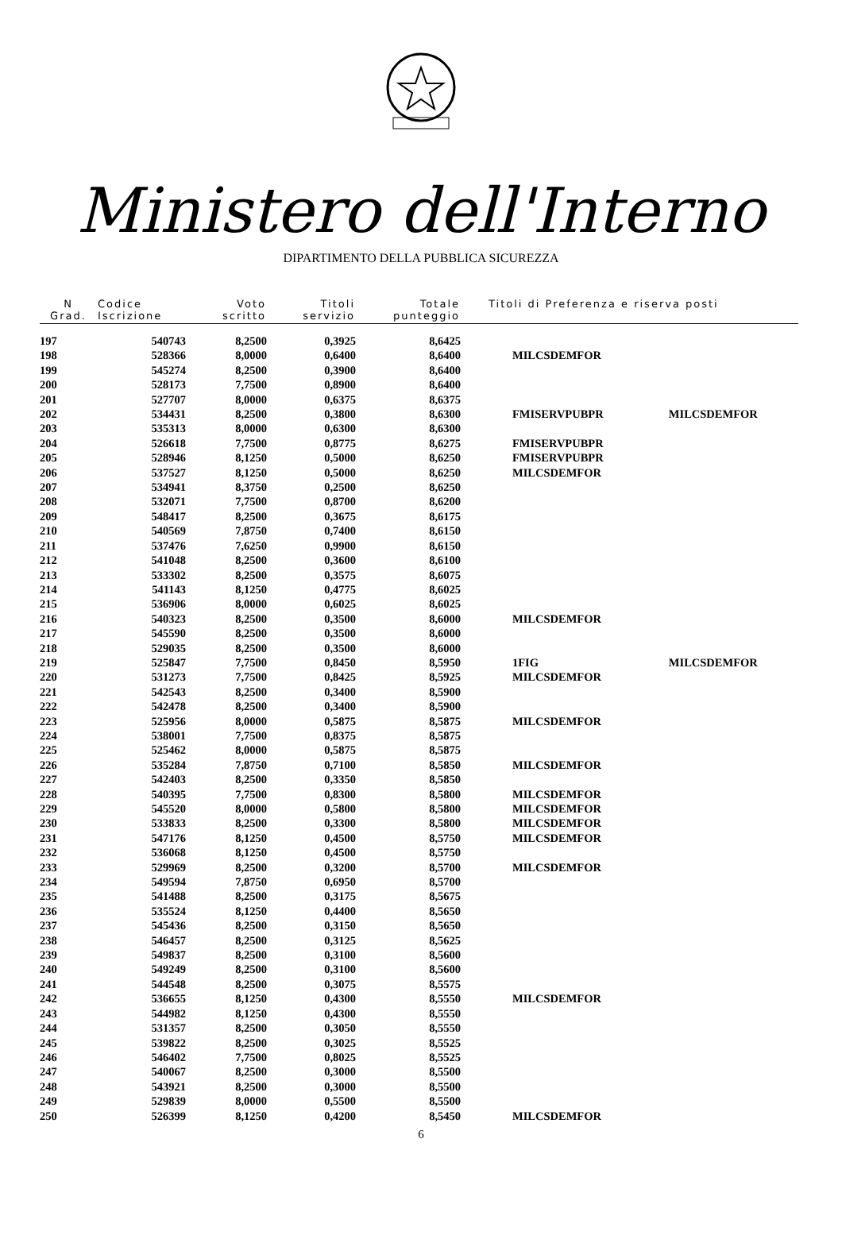Ministero dell'Interno
DIPARTIMENTO DELLA PUBBLICA SICUREZZA
| N Grad. | Codice Iscrizione | Voto scritto | Titoli servizio | Totale punteggio | Titoli di Preferenza e riserva posti | |
| --- | --- | --- | --- | --- | --- | --- |
| 197 | 540743 | 8,2500 | 0,3925 | 8,6425 | | |
| 198 | 528366 | 8,0000 | 0,6400 | 8,6400 | MILCSDEMFOR | |
| 199 | 545274 | 8,2500 | 0,3900 | 8,6400 | | |
| 200 | 528173 | 7,7500 | 0,8900 | 8,6400 | | |
| 201 | 527707 | 8,0000 | 0,6375 | 8,6375 | | |
| 202 | 534431 | 8,2500 | 0,3800 | 8,6300 | FMISERVPUBPR | MILCSDEMFOR |
| 203 | 535313 | 8,0000 | 0,6300 | 8,6300 | | |
| 204 | 526618 | 7,7500 | 0,8775 | 8,6275 | FMISERVPUBPR | |
| 205 | 528946 | 8,1250 | 0,5000 | 8,6250 | FMISERVPUBPR | |
| 206 | 537527 | 8,1250 | 0,5000 | 8,6250 | MILCSDEMFOR | |
| 207 | 534941 | 8,3750 | 0,2500 | 8,6250 | | |
| 208 | 532071 | 7,7500 | 0,8700 | 8,6200 | | |
| 209 | 548417 | 8,2500 | 0,3675 | 8,6175 | | |
| 210 | 540569 | 7,8750 | 0,7400 | 8,6150 | | |
| 211 | 537476 | 7,6250 | 0,9900 | 8,6150 | | |
| 212 | 541048 | 8,2500 | 0,3600 | 8,6100 | | |
| 213 | 533302 | 8,2500 | 0,3575 | 8,6075 | | |
| 214 | 541143 | 8,1250 | 0,4775 | 8,6025 | | |
| 215 | 536906 | 8,0000 | 0,6025 | 8,6025 | | |
| 216 | 540323 | 8,2500 | 0,3500 | 8,6000 | MILCSDEMFOR | |
| 217 | 545590 | 8,2500 | 0,3500 | 8,6000 | | |
| 218 | 529035 | 8,2500 | 0,3500 | 8,6000 | | |
| 219 | 525847 | 7,7500 | 0,8450 | 8,5950 | 1FIG | MILCSDEMFOR |
| 220 | 531273 | 7,7500 | 0,8425 | 8,5925 | MILCSDEMFOR | |
| 221 | 542543 | 8,2500 | 0,3400 | 8,5900 | | |
| 222 | 542478 | 8,2500 | 0,3400 | 8,5900 | | |
| 223 | 525956 | 8,0000 | 0,5875 | 8,5875 | MILCSDEMFOR | |
| 224 | 538001 | 7,7500 | 0,8375 | 8,5875 | | |
| 225 | 525462 | 8,0000 | 0,5875 | 8,5875 | | |
| 226 | 535284 | 7,8750 | 0,7100 | 8,5850 | MILCSDEMFOR | |
| 227 | 542403 | 8,2500 | 0,3350 | 8,5850 | | |
| 228 | 540395 | 7,7500 | 0,8300 | 8,5800 | MILCSDEMFOR | |
| 229 | 545520 | 8,0000 | 0,5800 | 8,5800 | MILCSDEMFOR | |
| 230 | 533833 | 8,2500 | 0,3300 | 8,5800 | MILCSDEMFOR | |
| 231 | 547176 | 8,1250 | 0,4500 | 8,5750 | MILCSDEMFOR | |
| 232 | 536068 | 8,1250 | 0,4500 | 8,5750 | | |
| 233 | 529969 | 8,2500 | 0,3200 | 8,5700 | MILCSDEMFOR | |
| 234 | 549594 | 7,8750 | 0,6950 | 8,5700 | | |
| 235 | 541488 | 8,2500 | 0,3175 | 8,5675 | | |
| 236 | 535524 | 8,1250 | 0,4400 | 8,5650 | | |
| 237 | 545436 | 8,2500 | 0,3150 | 8,5650 | | |
| 238 | 546457 | 8,2500 | 0,3125 | 8,5625 | | |
| 239 | 549837 | 8,2500 | 0,3100 | 8,5600 | | |
| 240 | 549249 | 8,2500 | 0,3100 | 8,5600 | | |
| 241 | 544548 | 8,2500 | 0,3075 | 8,5575 | | |
| 242 | 536655 | 8,1250 | 0,4300 | 8,5550 | MILCSDEMFOR | |
| 243 | 544982 | 8,1250 | 0,4300 | 8,5550 | | |
| 244 | 531357 | 8,2500 | 0,3050 | 8,5550 | | |
| 245 | 539822 | 8,2500 | 0,3025 | 8,5525 | | |
| 246 | 546402 | 7,7500 | 0,8025 | 8,5525 | | |
| 247 | 540067 | 8,2500 | 0,3000 | 8,5500 | | |
| 248 | 543921 | 8,2500 | 0,3000 | 8,5500 | | |
| 249 | 529839 | 8,0000 | 0,5500 | 8,5500 | | |
| 250 | 526399 | 8,1250 | 0,4200 | 8,5450 | MILCSDEMFOR | |
6